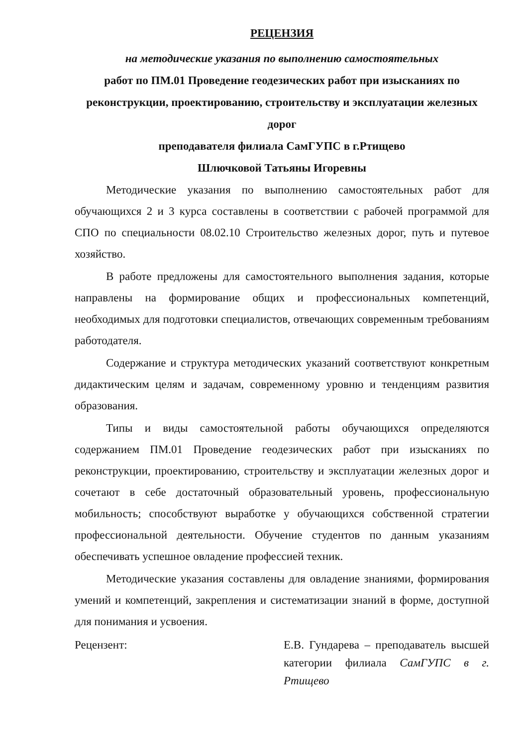РЕЦЕНЗИЯ
на методические указания по выполнению самостоятельных
работ по ПМ.01 Проведение геодезических работ при изысканиях по реконструкции, проектированию, строительству и эксплуатации железных дорог
преподавателя филиала СамГУПС в г.Ртищево
Шлючковой Татьяны Игоревны
Методические указания по выполнению самостоятельных работ для обучающихся 2 и 3 курса составлены в соответствии с рабочей программой для СПО по специальности 08.02.10 Строительство железных дорог, путь и путевое хозяйство.
В работе предложены для самостоятельного выполнения задания, которые направлены на формирование общих и профессиональных компетенций, необходимых для подготовки специалистов, отвечающих современным требованиям работодателя.
Содержание и структура методических указаний соответствуют конкретным дидактическим целям и задачам, современному уровню и тенденциям развития образования.
Типы и виды самостоятельной работы обучающихся определяются содержанием ПМ.01 Проведение геодезических работ при изысканиях по реконструкции, проектированию, строительству и эксплуатации железных дорог и сочетают в себе достаточный образовательный уровень, профессиональную мобильность; способствуют выработке у обучающихся собственной стратегии профессиональной деятельности. Обучение студентов по данным указаниям обеспечивать успешное овладение профессией техник.
Методические указания составлены для овладение знаниями, формирования умений и компетенций, закрепления и систематизации знаний в форме, доступной для понимания и усвоения.
Рецензент: Е.В. Гундарева – преподаватель высшей категории филиала СамГУПС в г. Ртищево